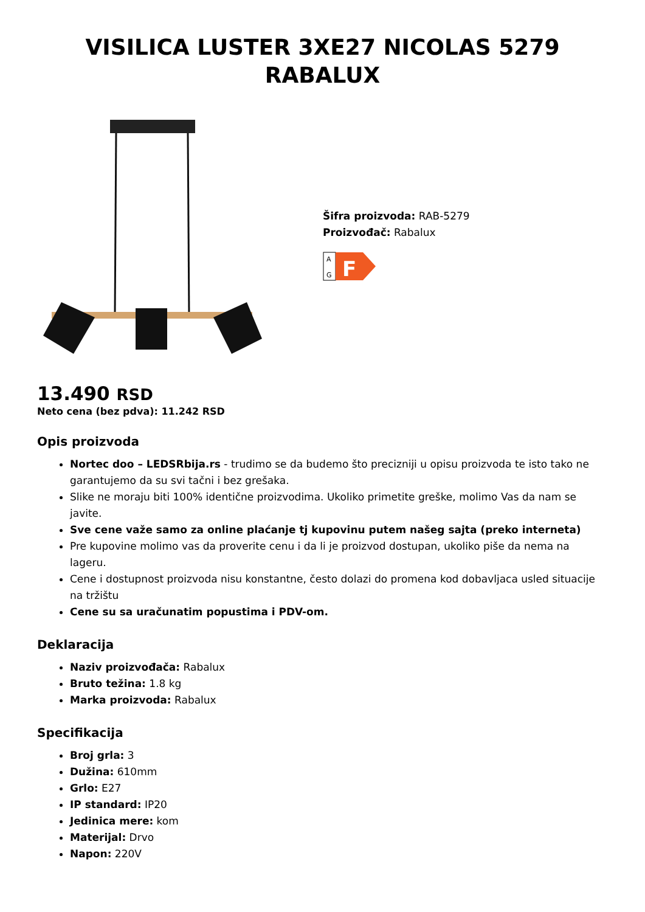VISILICA LUSTER 3XE27 NICOLAS 5279 RABALUX
Šifra proizvoda: RAB-5279
Proizvođač: Rabalux
A
G
F
13.490 RSD
Neto cena (bez pdva): 11.242 RSD
Opis proizvoda
Nortec doo – LEDSRbija.rs - trudimo se da budemo što precizniji u opisu proizvoda te isto tako ne garantujemo da su svi tačni i bez grešaka.
Slike ne moraju biti 100% identične proizvodima. Ukoliko primetite greške, molimo Vas da nam se javite.
Sve cene važe samo za online plaćanje tj kupovinu putem našeg sajta (preko interneta)
Pre kupovine molimo vas da proverite cenu i da li je proizvod dostupan, ukoliko piše da nema na lageru.
Cene i dostupnost proizvoda nisu konstantne, često dolazi do promena kod dobavljaca usled situacije na tržištu
Cene su sa uračunatim popustima i PDV-om.
Deklaracija
Naziv proizvođača: Rabalux
Bruto težina: 1.8 kg
Marka proizvoda: Rabalux
Specifikacija
Broj grla: 3
Dužina: 610mm
Grlo: E27
IP standard: IP20
Jedinica mere: kom
Materijal: Drvo
Napon: 220V